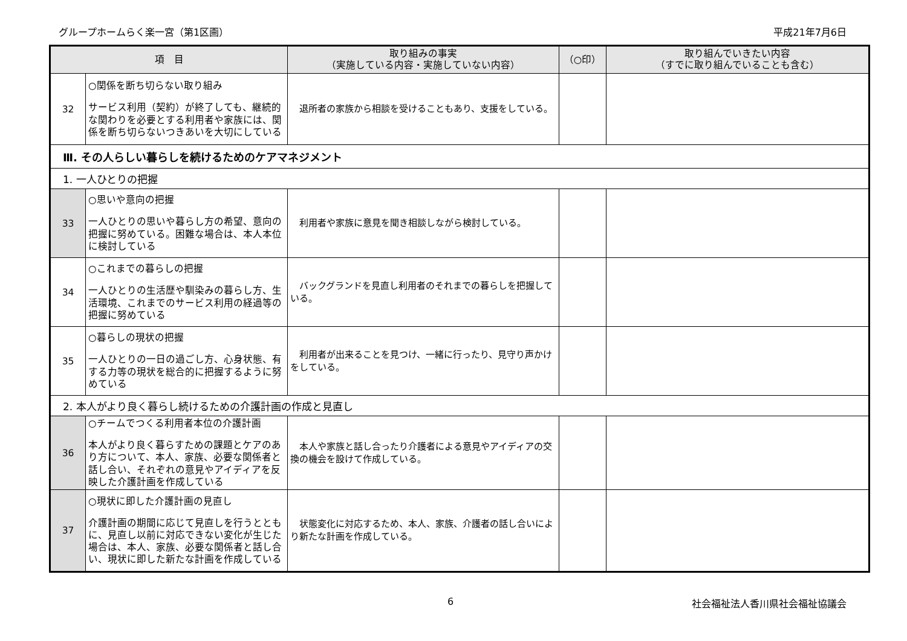グループホームらく楽一宮（第1区画） 平成21年7月6日
| 項 目 | | 取り組みの事実 （実施している内容・実施していない内容） | （○印） | 取り組んでいきたい内容 （すでに取り組んでいることも含む） |
| --- | --- | --- | --- | --- |
| 32 | ○関係を断ち切らない取り組み サービス利用（契約）が終了しても、継続的な関わりを必要とする利用者や家族には、関係を断ち切らないつきあいを大切にしている | 退所者の家族から相談を受けることもあり、支援をしている。 | | |
| Ⅲ. その人らしい暮らしを続けるためのケアマネジメント | | | | |
| 1. 一人ひとりの把握 | | | | |
| 33 | ○思いや意向の把握 一人ひとりの思いや暮らし方の希望、意向の把握に努めている。困難な場合は、本人本位に検討している | 利用者や家族に意見を聞き相談しながら検討している。 | | |
| 34 | ○これまでの暮らしの把握 一人ひとりの生活歴や馴染みの暮らし方、生活環境、これまでのサービス利用の経過等の把握に努めている | バックグランドを見直し利用者のそれまでの暮らしを把握している。 | | |
| 35 | ○暮らしの現状の把握 一人ひとりの一日の過ごし方、心身状態、有する力等の現状を総合的に把握するように努めている | 利用者が出来ることを見つけ、一緒に行ったり、見守り声かけをしている。 | | |
| 2. 本人がより良く暮らし続けるための介護計画の作成と見直し | | | | |
| 36 | ○チームでつくる利用者本位の介護計画 本人がより良く暮らすための課題とケアのあり方について、本人、家族、必要な関係者と話し合い、それぞれの意見やアイディアを反映した介護計画を作成している | 本人や家族と話し合ったり介護者による意見やアイディアの交換の機会を設けて作成している。 | | |
| 37 | ○現状に即した介護計画の見直し 介護計画の期間に応じて見直しを行うとともに、見直し以前に対応できない変化が生じた場合は、本人、家族、必要な関係者と話し合い、現状に即した新たな計画を作成している | 状態変化に対応するため、本人、家族、介護者の話し合いにより新たな計画を作成している。 | | |
6 社会福祉法人香川県社会福祉協議会